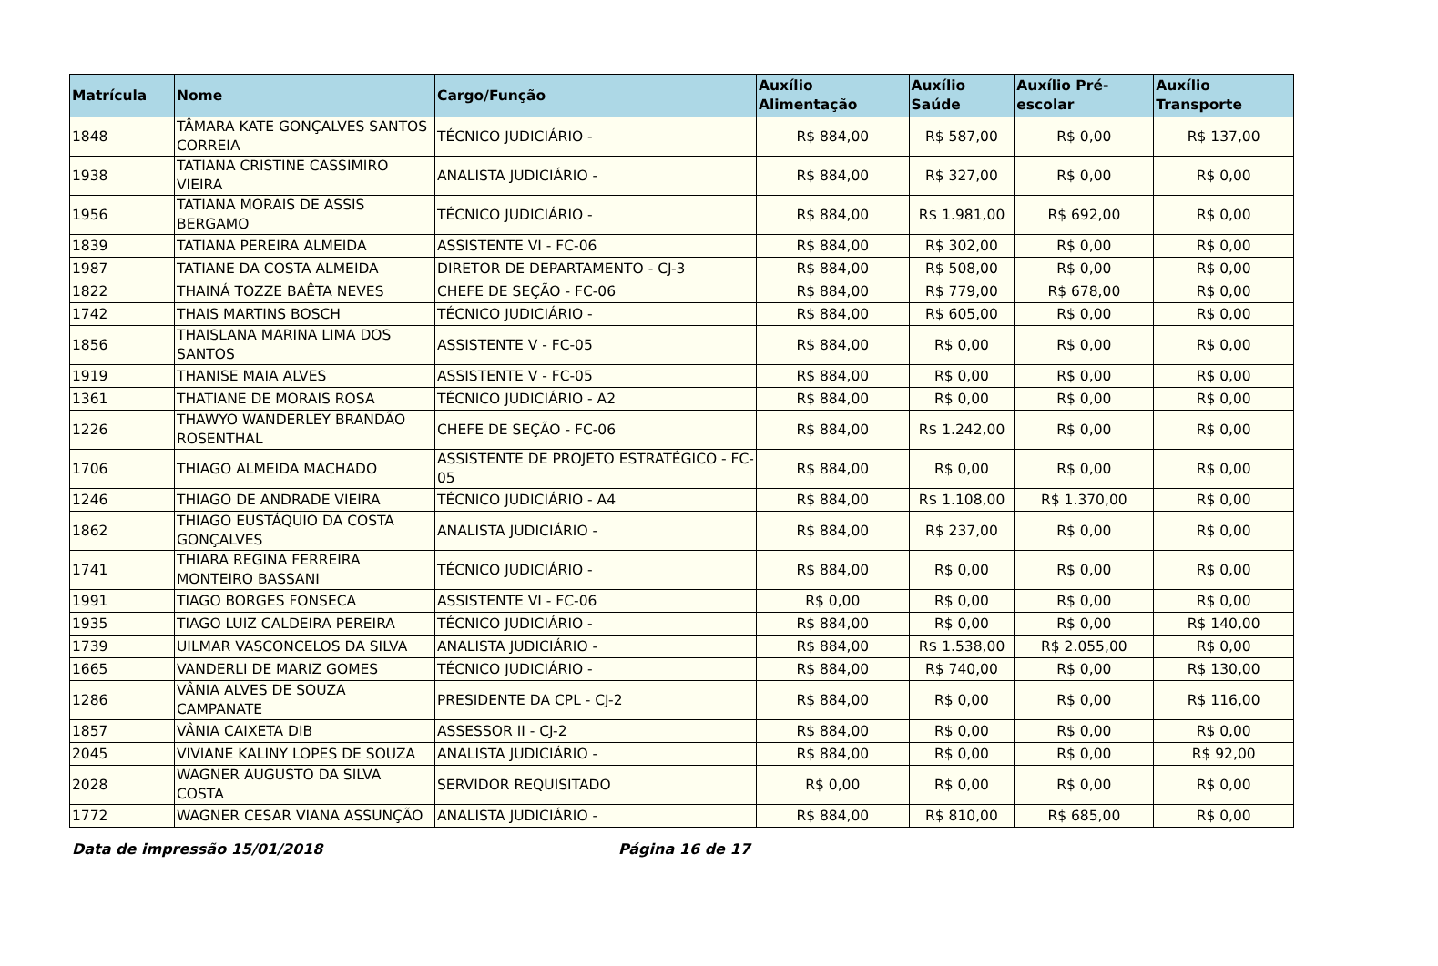| Matrícula | Nome | Cargo/Função | Auxílio Alimentação | Auxílio Saúde | Auxílio Pré-escolar | Auxílio Transporte |
| --- | --- | --- | --- | --- | --- | --- |
| 1848 | TÂMARA KATE GONÇALVES SANTOS CORREIA | TÉCNICO JUDICIÁRIO - | R$ 884,00 | R$ 587,00 | R$ 0,00 | R$ 137,00 |
| 1938 | TATIANA CRISTINE CASSIMIRO VIEIRA | ANALISTA JUDICIÁRIO - | R$ 884,00 | R$ 327,00 | R$ 0,00 | R$ 0,00 |
| 1956 | TATIANA MORAIS DE ASSIS BERGAMO | TÉCNICO JUDICIÁRIO - | R$ 884,00 | R$ 1.981,00 | R$ 692,00 | R$ 0,00 |
| 1839 | TATIANA PEREIRA ALMEIDA | ASSISTENTE VI - FC-06 | R$ 884,00 | R$ 302,00 | R$ 0,00 | R$ 0,00 |
| 1987 | TATIANE DA COSTA ALMEIDA | DIRETOR DE DEPARTAMENTO - CJ-3 | R$ 884,00 | R$ 508,00 | R$ 0,00 | R$ 0,00 |
| 1822 | THAINÁ TOZZE BAÊTA NEVES | CHEFE DE SEÇÃO - FC-06 | R$ 884,00 | R$ 779,00 | R$ 678,00 | R$ 0,00 |
| 1742 | THAIS MARTINS BOSCH | TÉCNICO JUDICIÁRIO - | R$ 884,00 | R$ 605,00 | R$ 0,00 | R$ 0,00 |
| 1856 | THAISLANA MARINA LIMA DOS SANTOS | ASSISTENTE V - FC-05 | R$ 884,00 | R$ 0,00 | R$ 0,00 | R$ 0,00 |
| 1919 | THANISE MAIA ALVES | ASSISTENTE V - FC-05 | R$ 884,00 | R$ 0,00 | R$ 0,00 | R$ 0,00 |
| 1361 | THATIANE DE MORAIS ROSA | TÉCNICO JUDICIÁRIO - A2 | R$ 884,00 | R$ 0,00 | R$ 0,00 | R$ 0,00 |
| 1226 | THAWYO WANDERLEY BRANDÃO ROSENTHAL | CHEFE DE SEÇÃO - FC-06 | R$ 884,00 | R$ 1.242,00 | R$ 0,00 | R$ 0,00 |
| 1706 | THIAGO ALMEIDA MACHADO | ASSISTENTE DE PROJETO ESTRATÉGICO - FC-05 | R$ 884,00 | R$ 0,00 | R$ 0,00 | R$ 0,00 |
| 1246 | THIAGO DE ANDRADE VIEIRA | TÉCNICO JUDICIÁRIO - A4 | R$ 884,00 | R$ 1.108,00 | R$ 1.370,00 | R$ 0,00 |
| 1862 | THIAGO EUSTÁQUIO DA COSTA GONÇALVES | ANALISTA JUDICIÁRIO - | R$ 884,00 | R$ 237,00 | R$ 0,00 | R$ 0,00 |
| 1741 | THIARA REGINA FERREIRA MONTEIRO BASSANI | TÉCNICO JUDICIÁRIO - | R$ 884,00 | R$ 0,00 | R$ 0,00 | R$ 0,00 |
| 1991 | TIAGO BORGES FONSECA | ASSISTENTE VI - FC-06 | R$ 0,00 | R$ 0,00 | R$ 0,00 | R$ 0,00 |
| 1935 | TIAGO LUIZ CALDEIRA PEREIRA | TÉCNICO JUDICIÁRIO - | R$ 884,00 | R$ 0,00 | R$ 0,00 | R$ 140,00 |
| 1739 | UILMAR VASCONCELOS DA SILVA | ANALISTA JUDICIÁRIO - | R$ 884,00 | R$ 1.538,00 | R$ 2.055,00 | R$ 0,00 |
| 1665 | VANDERLI DE MARIZ GOMES | TÉCNICO JUDICIÁRIO - | R$ 884,00 | R$ 740,00 | R$ 0,00 | R$ 130,00 |
| 1286 | VÂNIA ALVES DE SOUZA CAMPANATE | PRESIDENTE DA CPL - CJ-2 | R$ 884,00 | R$ 0,00 | R$ 0,00 | R$ 116,00 |
| 1857 | VÂNIA CAIXETA DIB | ASSESSOR II - CJ-2 | R$ 884,00 | R$ 0,00 | R$ 0,00 | R$ 0,00 |
| 2045 | VIVIANE KALINY LOPES DE SOUZA | ANALISTA JUDICIÁRIO - | R$ 884,00 | R$ 0,00 | R$ 0,00 | R$ 92,00 |
| 2028 | WAGNER AUGUSTO DA SILVA COSTA | SERVIDOR REQUISITADO | R$ 0,00 | R$ 0,00 | R$ 0,00 | R$ 0,00 |
| 1772 | WAGNER CESAR VIANA ASSUNÇÃO | ANALISTA JUDICIÁRIO - | R$ 884,00 | R$ 810,00 | R$ 685,00 | R$ 0,00 |
Data de impressão 15/01/2018 Página 16 de 17